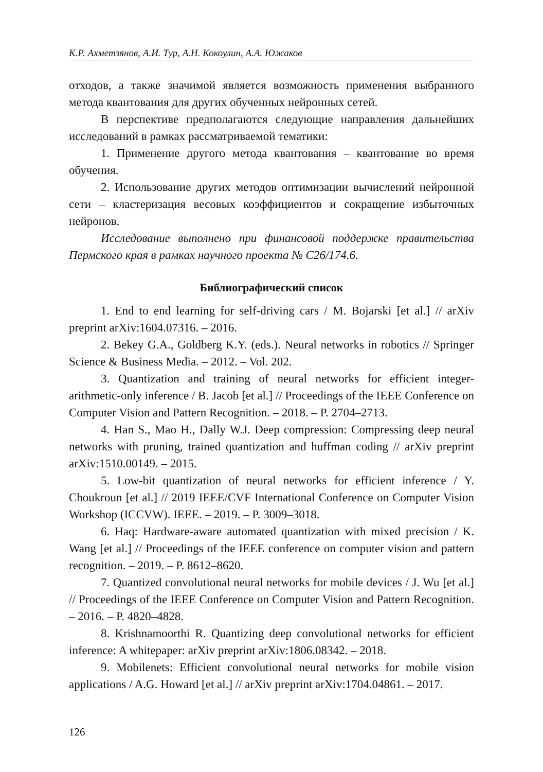К.Р. Ахметзянов, А.И. Тур, А.Н. Кокоулин, А.А. Южаков
отходов, а также значимой является возможность применения выбранного метода квантования для других обученных нейронных сетей.
В перспективе предполагаются следующие направления дальнейших исследований в рамках рассматриваемой тематики:
1. Применение другого метода квантования – квантование во время обучения.
2. Использование других методов оптимизации вычислений нейронной сети – кластеризация весовых коэффициентов и сокращение избыточных нейронов.
Исследование выполнено при финансовой поддержке правительства Пермского края в рамках научного проекта № С26/174.6.
Библиографический список
1. End to end learning for self-driving cars / M. Bojarski [et al.] // arXiv preprint arXiv:1604.07316. – 2016.
2. Bekey G.A., Goldberg K.Y. (eds.). Neural networks in robotics // Springer Science & Business Media. – 2012. – Vol. 202.
3. Quantization and training of neural networks for efficient integer-arithmetic-only inference / B. Jacob [et al.] // Proceedings of the IEEE Conference on Computer Vision and Pattern Recognition. – 2018. – P. 2704–2713.
4. Han S., Mao H., Dally W.J. Deep compression: Compressing deep neural networks with pruning, trained quantization and huffman coding // arXiv preprint arXiv:1510.00149. – 2015.
5. Low-bit quantization of neural networks for efficient inference / Y. Choukroun [et al.] // 2019 IEEE/CVF International Conference on Computer Vision Workshop (ICCVW). IEEE. – 2019. – P. 3009–3018.
6. Haq: Hardware-aware automated quantization with mixed precision / K. Wang [et al.] // Proceedings of the IEEE conference on computer vision and pattern recognition. – 2019. – P. 8612–8620.
7. Quantized convolutional neural networks for mobile devices / J. Wu [et al.] // Proceedings of the IEEE Conference on Computer Vision and Pattern Recognition. – 2016. – P. 4820–4828.
8. Krishnamoorthi R. Quantizing deep convolutional networks for efficient inference: A whitepaper: arXiv preprint arXiv:1806.08342. – 2018.
9. Mobilenets: Efficient convolutional neural networks for mobile vision applications / A.G. Howard [et al.] // arXiv preprint arXiv:1704.04861. – 2017.
126